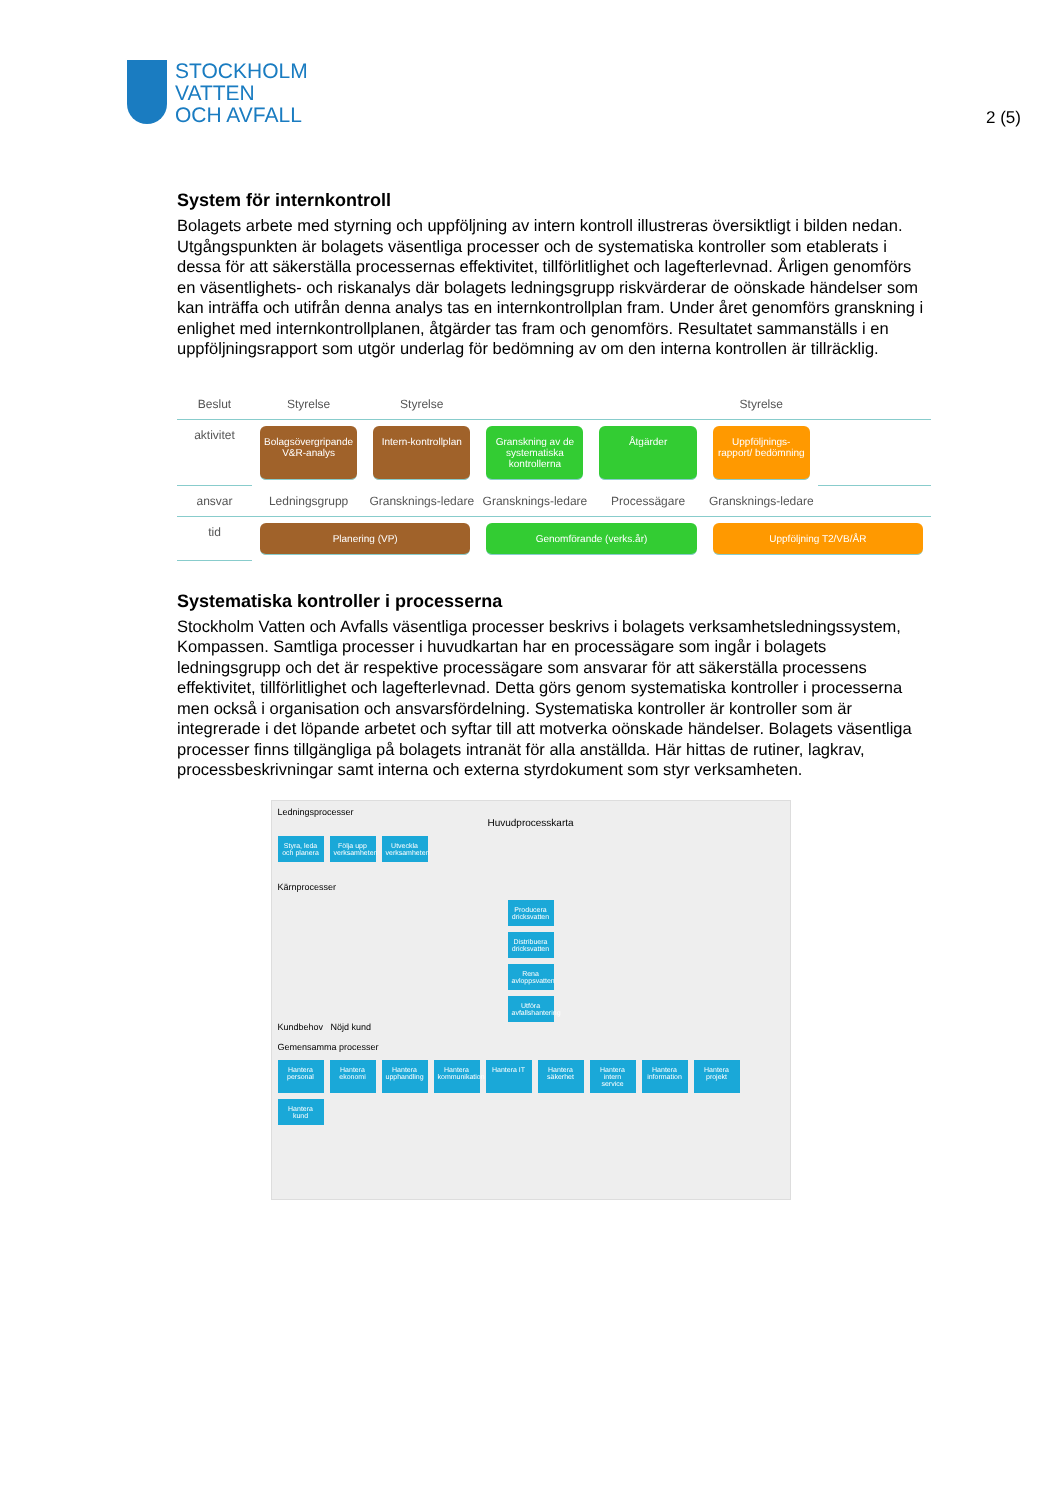STOCKHOLM
VATTEN
OCH AVFALL
2 (5)
System för internkontroll
Bolagets arbete med styrning och uppföljning av intern kontroll illustreras översiktligt i bilden nedan. Utgångspunkten är bolagets väsentliga processer och de systematiska kontroller som etablerats i dessa för att säkerställa processernas effektivitet, tillförlitlighet och lagefterlevnad. Årligen genomförs en väsentlighets- och riskanalys där bolagets ledningsgrupp riskvärderar de oönskade händelser som kan inträffa och utifrån denna analys tas en internkontrollplan fram. Under året genomförs granskning i enlighet med internkontrollplanen, åtgärder tas fram och genomförs. Resultatet sammanställs i en uppföljningsrapport som utgör underlag för bedömning av om den interna kontrollen är tillräcklig.
Beslut
Styrelse
Styrelse
Styrelse
aktivitet
Bolagsövergripande V&R-analys
Intern-kontrollplan
Granskning av de systematiska kontrollerna
Åtgärder
Uppföljnings-rapport/ bedömning
ansvar
Ledningsgrupp
Gransknings-ledare
Gransknings-ledare
Processägare
Gransknings-ledare
tid
Planering (VP)
Genomförande (verks.år)
Uppföljning T2/VB/ÅR
Systematiska kontroller i processerna
Stockholm Vatten och Avfalls väsentliga processer beskrivs i bolagets verksamhetsledningssystem, Kompassen. Samtliga processer i huvudkartan har en processägare som ingår i bolagets ledningsgrupp och det är respektive processägare som ansvarar för att säkerställa processens effektivitet, tillförlitlighet och lagefterlevnad. Detta görs genom systematiska kontroller i processerna men också i organisation och ansvarsfördelning. Systematiska kontroller är kontroller som är integrerade i det löpande arbetet och syftar till att motverka oönskade händelser. Bolagets väsentliga processer finns tillgängliga på bolagets intranät för alla anställda. Här hittas de rutiner, lagkrav, processbeskrivningar samt interna och externa styrdokument som styr verksamheten.
Ledningsprocesser
Huvudprocesskarta
Styra, leda och planera Följa upp verksamheten Utveckla verksamheten
Kärnprocesser
Producera dricksvatten
Distribuera dricksvatten
Rena avloppsvatten
Utföra avfallshantering
Kundbehov Nöjd kund
Gemensamma processer
Hantera personal Hantera ekonomi Hantera upphandling Hantera kommunikation Hantera IT Hantera säkerhet Hantera intern service Hantera information Hantera projekt Hantera kund